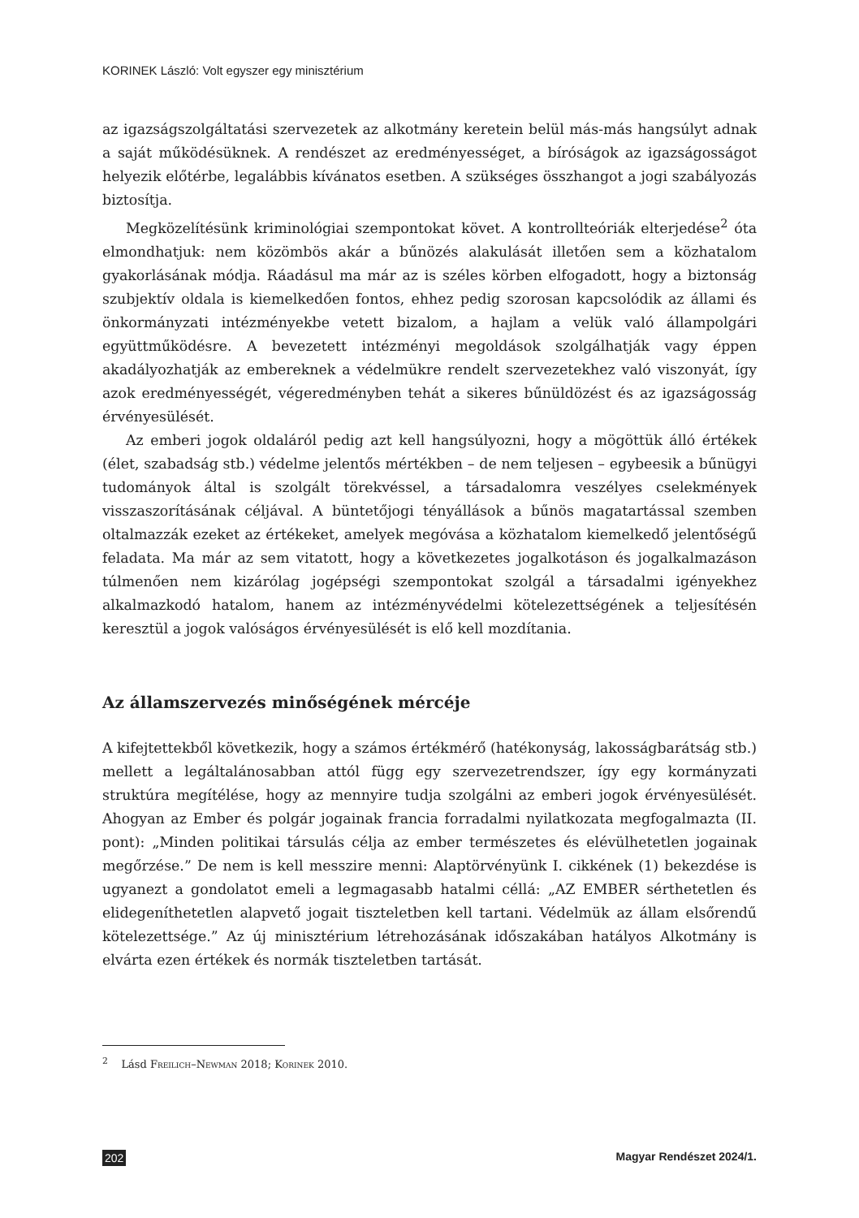KORINEK László: Volt egyszer egy minisztérium
az igazságszolgáltatási szervezetek az alkotmány keretein belül más-más hangsúlyt adnak a saját működésüknek. A rendészet az eredményességet, a bíróságok az igazságosságot helyezik előtérbe, legalábbis kívánatos esetben. A szükséges összhangot a jogi szabályozás biztosítja.
Megközelítésünk kriminológiai szempontokat követ. A kontrollteóriák elterjedése<sup>2</sup> óta elmondhatjuk: nem közömbös akár a bűnözés alakulását illetően sem a közhatalom gyakorlásának módja. Ráadásul ma már az is széles körben elfogadott, hogy a biztonság szubjektív oldala is kiemelkedően fontos, ehhez pedig szorosan kapcsolódik az állami és önkormányzati intézményekbe vetett bizalom, a hajlam a velük való állampolgári együttműködésre. A bevezetett intézményi megoldások szolgálhatják vagy éppen akadályozhatják az embereknek a védelmükre rendelt szervezetekhez való viszonyát, így azok eredményességét, végeredményben tehát a sikeres bűnüldözést és az igazságosság érvényesülését.
Az emberi jogok oldaláról pedig azt kell hangsúlyozni, hogy a mögöttük álló értékek (élet, szabadság stb.) védelme jelentős mértékben – de nem teljesen – egybeesik a bűnügyi tudományok által is szolgált törekvéssel, a társadalomra veszélyes cselekmények visszaszorításának céljával. A büntetőjogi tényállások a bűnös magatartással szemben oltalmazzák ezeket az értékeket, amelyek megóvása a közhatalom kiemelkedő jelentőségű feladata. Ma már az sem vitatott, hogy a következetes jogalkotáson és jogalkalmazáson túlmenően nem kizárólag jogépségi szempontokat szolgál a társadalmi igényekhez alkalmazkodó hatalom, hanem az intézményvédelmi kötelezettségének a teljesítésén keresztül a jogok valóságos érvényesülését is elő kell mozdítania.
Az államszervezés minőségének mércéje
A kifejtettekből következik, hogy a számos értékmérő (hatékonyság, lakosságbarátság stb.) mellett a legáltalánosabban attól függ egy szervezetrendszer, így egy kormányzati struktúra megítélése, hogy az mennyire tudja szolgálni az emberi jogok érvényesülését. Ahogyan az Ember és polgár jogainak francia forradalmi nyilatkozata megfogalmazta (II. pont): „Minden politikai társulás célja az ember természetes és elévülhetetlen jogainak megőrzése.” De nem is kell messzire menni: Alaptörvényünk I. cikkének (1) bekezdése is ugyanezt a gondolatot emeli a legmagasabb hatalmi céllá: „AZ EMBER sérthetetlen és elidegeníthetetlen alapvető jogait tiszteletben kell tartani. Védelmük az állam elsőrendű kötelezettsége.” Az új minisztérium létrehozásának időszakában hatályos Alkotmány is elvárta ezen értékek és normák tiszteletben tartását.
<sup>2</sup> Lásd Freilich–Newman 2018; Korinek 2010.
202 Magyar Rendészet 2024/1.